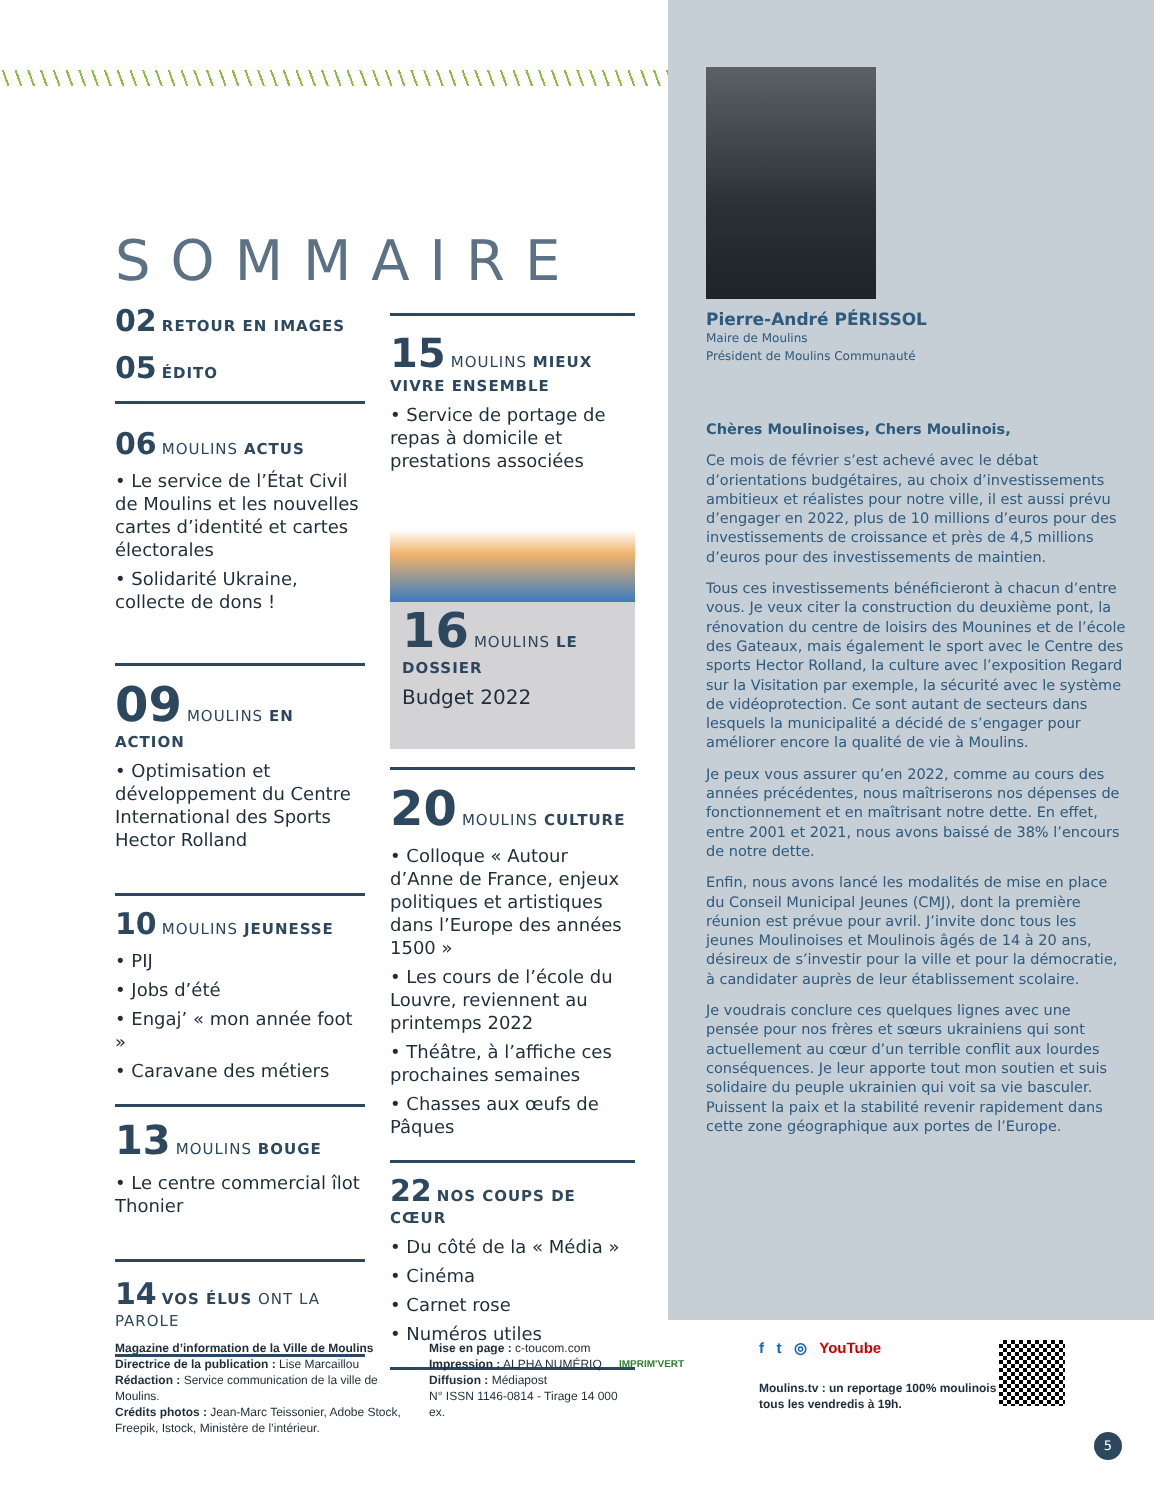SOMMAIRE
02 RETOUR EN IMAGES
05 ÉDITO
06 MOULINS ACTUS
• Le service de l’État Civil de Moulins et les nouvelles cartes d’identité et cartes électorales
• Solidarité Ukraine, collecte de dons !
09 MOULINS EN ACTION
• Optimisation et développement du Centre International des Sports Hector Rolland
10 MOULINS JEUNESSE
• PIJ
• Jobs d’été
• Engaj’ « mon année foot »
• Caravane des métiers
13 MOULINS BOUGE
• Le centre commercial îlot Thonier
14 VOS ÉLUS ONT LA PAROLE
15 MOULINS MIEUX VIVRE ENSEMBLE
• Service de portage de repas à domicile et prestations associées
16 MOULINS LE DOSSIER
Budget 2022
20 MOULINS CULTURE
• Colloque « Autour d’Anne de France, enjeux politiques et artistiques dans l’Europe des années 1500 »
• Les cours de l’école du Louvre, reviennent au printemps 2022
• Théâtre, à l’affiche ces prochaines semaines
• Chasses aux œufs de Pâques
22 NOS COUPS DE CŒUR
• Du côté de la « Média »
• Cinéma
• Carnet rose
• Numéros utiles
Pierre-André PÉRISSOL
Maire de Moulins
Président de Moulins Communauté
Chères Moulinoises, Chers Moulinois,
Ce mois de février s’est achevé avec le débat d’orientations budgétaires, au choix d’investissements ambitieux et réalistes pour notre ville, il est aussi prévu d’engager en 2022, plus de 10 millions d’euros pour des investissements de croissance et près de 4,5 millions d’euros pour des investissements de maintien.
Tous ces investissements bénéficieront à chacun d’entre vous. Je veux citer la construction du deuxième pont, la rénovation du centre de loisirs des Mounines et de l’école des Gateaux, mais également le sport avec le Centre des sports Hector Rolland, la culture avec l’exposition Regard sur la Visitation par exemple, la sécurité avec le système de vidéoprotection. Ce sont autant de secteurs dans lesquels la municipalité a décidé de s’engager pour améliorer encore la qualité de vie à Moulins.
Je peux vous assurer qu’en 2022, comme au cours des années précédentes, nous maîtriserons nos dépenses de fonctionnement et en maîtrisant notre dette. En effet, entre 2001 et 2021, nous avons baissé de 38% l’encours de notre dette.
Enfin, nous avons lancé les modalités de mise en place du Conseil Municipal Jeunes (CMJ), dont la première réunion est prévue pour avril. J’invite donc tous les jeunes Moulinoises et Moulinois âgés de 14 à 20 ans, désireux de s’investir pour la ville et pour la démocratie, à candidater auprès de leur établissement scolaire.
Je voudrais conclure ces quelques lignes avec une pensée pour nos frères et sœurs ukrainiens qui sont actuellement au cœur d’un terrible conflit aux lourdes conséquences. Je leur apporte tout mon soutien et suis solidaire du peuple ukrainien qui voit sa vie basculer. Puissent la paix et la stabilité revenir rapidement dans cette zone géographique aux portes de l’Europe.
Magazine d’information de la Ville de Moulins
Directrice de la publication : Lise Marcaillou
Rédaction : Service communication de la ville de Moulins.
Crédits photos : Jean-Marc Teissonier, Adobe Stock, Freepik, Istock, Ministère de l’intérieur.
Mise en page : c-toucom.com
Impression : ALPHA NUMÉRIQ
Diffusion : Médiapost
N° ISSN 1146-0814 - Tirage 14 000 ex.
IMPRIM'VERT
f t ◎ YouTube
Moulins.tv : un reportage 100% moulinois tous les vendredis à 19h.
5